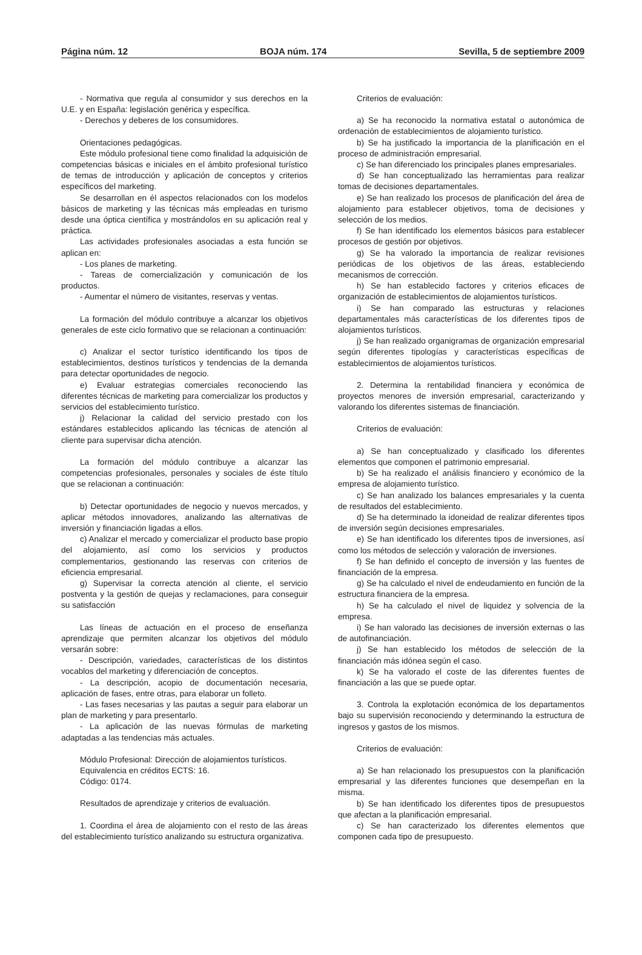Página núm. 12 BOJA núm. 174 Sevilla, 5 de septiembre 2009
- Normativa que regula al consumidor y sus derechos en la U.E. y en España: legislación genérica y específica.
- Derechos y deberes de los consumidores.
Orientaciones pedagógicas.
Este módulo profesional tiene como finalidad la adquisición de competencias básicas e iniciales en el ámbito profesional turístico de temas de introducción y aplicación de conceptos y criterios específicos del marketing.
Se desarrollan en él aspectos relacionados con los modelos básicos de marketing y las técnicas más empleadas en turismo desde una óptica científica y mostrándolos en su aplicación real y práctica.
Las actividades profesionales asociadas a esta función se aplican en:
- Los planes de marketing.
- Tareas de comercialización y comunicación de los productos.
- Aumentar el número de visitantes, reservas y ventas.
La formación del módulo contribuye a alcanzar los objetivos generales de este ciclo formativo que se relacionan a continuación:
c) Analizar el sector turístico identificando los tipos de establecimientos, destinos turísticos y tendencias de la demanda para detectar oportunidades de negocio.
e) Evaluar estrategias comerciales reconociendo las diferentes técnicas de marketing para comercializar los productos y servicios del establecimiento turístico.
j) Relacionar la calidad del servicio prestado con los estándares establecidos aplicando las técnicas de atención al cliente para supervisar dicha atención.
La formación del módulo contribuye a alcanzar las competencias profesionales, personales y sociales de éste título que se relacionan a continuación:
b) Detectar oportunidades de negocio y nuevos mercados, y aplicar métodos innovadores, analizando las alternativas de inversión y financiación ligadas a ellos.
c) Analizar el mercado y comercializar el producto base propio del alojamiento, así como los servicios y productos complementarios, gestionando las reservas con criterios de eficiencia empresarial.
g) Supervisar la correcta atención al cliente, el servicio postventa y la gestión de quejas y reclamaciones, para conseguir su satisfacción
Las líneas de actuación en el proceso de enseñanza aprendizaje que permiten alcanzar los objetivos del módulo versarán sobre:
- Descripción, variedades, características de los distintos vocablos del marketing y diferenciación de conceptos.
- La descripción, acopio de documentación necesaria, aplicación de fases, entre otras, para elaborar un folleto.
- Las fases necesarias y las pautas a seguir para elaborar un plan de marketing y para presentarlo.
- La aplicación de las nuevas fórmulas de marketing adaptadas a las tendencias más actuales.
Módulo Profesional: Dirección de alojamientos turísticos.
Equivalencia en créditos ECTS: 16.
Código: 0174.
Resultados de aprendizaje y criterios de evaluación.
1. Coordina el área de alojamiento con el resto de las áreas del establecimiento turístico analizando su estructura organizativa.
Criterios de evaluación:
a) Se ha reconocido la normativa estatal o autonómica de ordenación de establecimientos de alojamiento turístico.
b) Se ha justificado la importancia de la planificación en el proceso de administración empresarial.
c) Se han diferenciado los principales planes empresariales.
d) Se han conceptualizado las herramientas para realizar tomas de decisiones departamentales.
e) Se han realizado los procesos de planificación del área de alojamiento para establecer objetivos, toma de decisiones y selección de los medios.
f) Se han identificado los elementos básicos para establecer procesos de gestión por objetivos.
g) Se ha valorado la importancia de realizar revisiones periódicas de los objetivos de las áreas, estableciendo mecanismos de corrección.
h) Se han establecido factores y criterios eficaces de organización de establecimientos de alojamientos turísticos.
i) Se han comparado las estructuras y relaciones departamentales más características de los diferentes tipos de alojamientos turísticos.
j) Se han realizado organigramas de organización empresarial según diferentes tipologías y características específicas de establecimientos de alojamientos turísticos.
2. Determina la rentabilidad financiera y económica de proyectos menores de inversión empresarial, caracterizando y valorando los diferentes sistemas de financiación.
Criterios de evaluación:
a) Se han conceptualizado y clasificado los diferentes elementos que componen el patrimonio empresarial.
b) Se ha realizado el análisis financiero y económico de la empresa de alojamiento turístico.
c) Se han analizado los balances empresariales y la cuenta de resultados del establecimiento.
d) Se ha determinado la idoneidad de realizar diferentes tipos de inversión según decisiones empresariales.
e) Se han identificado los diferentes tipos de inversiones, así como los métodos de selección y valoración de inversiones.
f) Se han definido el concepto de inversión y las fuentes de financiación de la empresa.
g) Se ha calculado el nivel de endeudamiento en función de la estructura financiera de la empresa.
h) Se ha calculado el nivel de liquidez y solvencia de la empresa.
i) Se han valorado las decisiones de inversión externas o las de autofinanciación.
j) Se han establecido los métodos de selección de la financiación más idónea según el caso.
k) Se ha valorado el coste de las diferentes fuentes de financiación a las que se puede optar.
3. Controla la explotación económica de los departamentos bajo su supervisión reconociendo y determinando la estructura de ingresos y gastos de los mismos.
Criterios de evaluación:
a) Se han relacionado los presupuestos con la planificación empresarial y las diferentes funciones que desempeñan en la misma.
b) Se han identificado los diferentes tipos de presupuestos que afectan a la planificación empresarial.
c) Se han caracterizado los diferentes elementos que componen cada tipo de presupuesto.